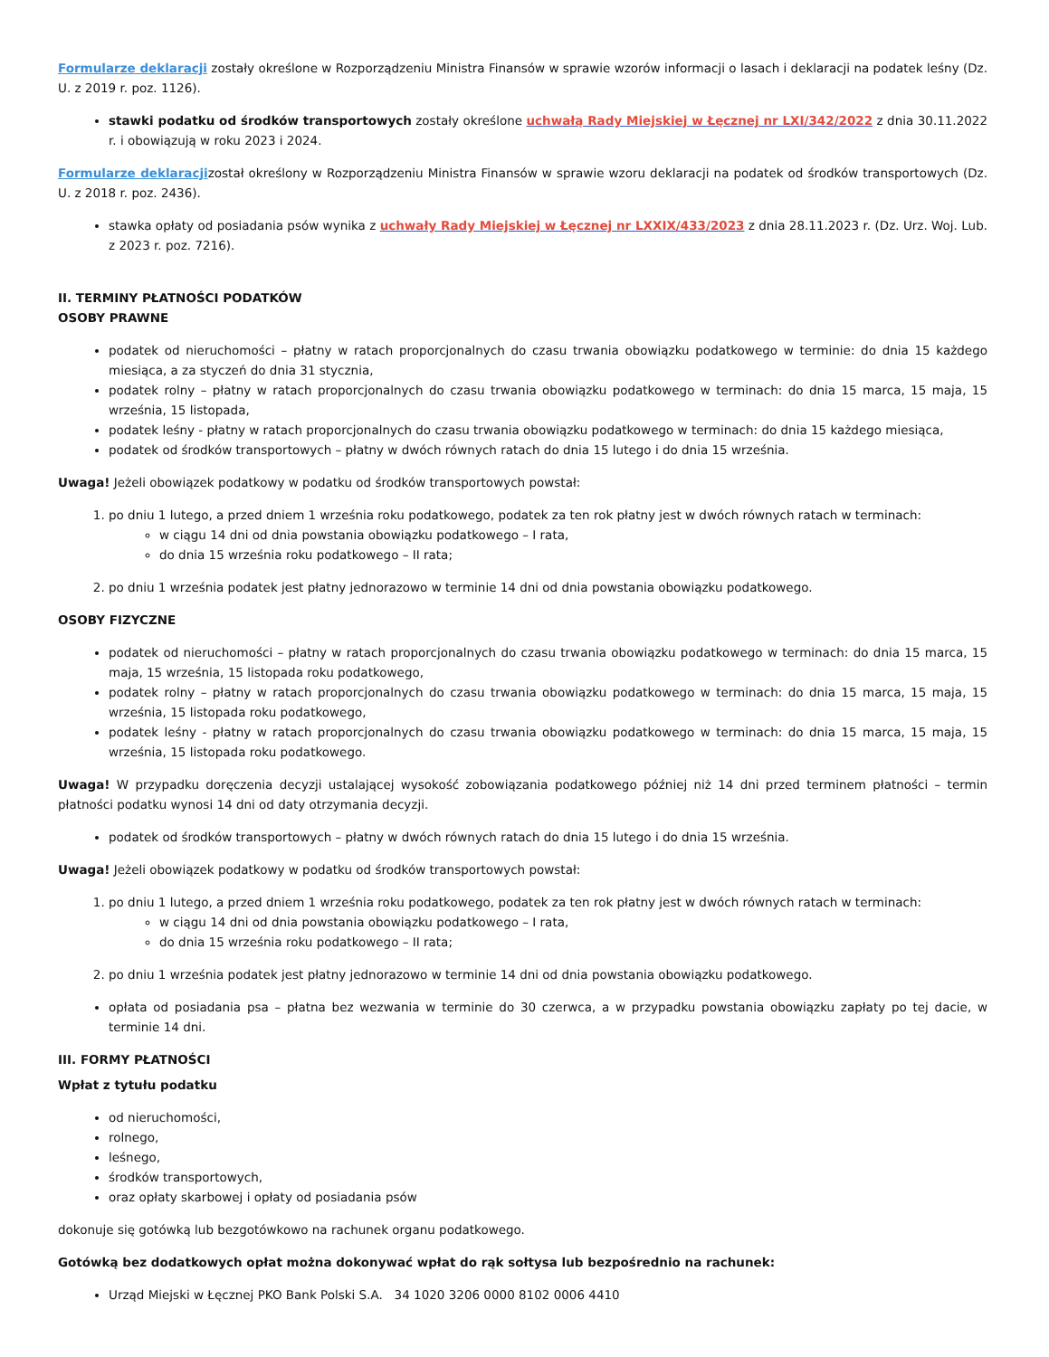Formularze deklaracji zostały określone w Rozporządzeniu Ministra Finansów w sprawie wzorów informacji o lasach i deklaracji na podatek leśny (Dz. U. z 2019 r. poz. 1126).
stawki podatku od środków transportowych zostały określone uchwałą Rady Miejskiej w Łęcznej nr LXI/342/2022 z dnia 30.11.2022 r. i obowiązują w roku 2023 i 2024.
Formularze deklaracjizostał określony w Rozporządzeniu Ministra Finansów w sprawie wzoru deklaracji na podatek od środków transportowych (Dz. U. z 2018 r. poz. 2436).
stawka opłaty od posiadania psów wynika z uchwały Rady Miejskiej w Łęcznej nr LXXIX/433/2023 z dnia 28.11.2023 r. (Dz. Urz. Woj. Lub. z 2023 r. poz. 7216).
II. TERMINY PŁATNOŚCI PODATKÓW
OSOBY PRAWNE
podatek od nieruchomości – płatny w ratach proporcjonalnych do czasu trwania obowiązku podatkowego w terminie: do dnia 15 każdego miesiąca, a za styczeń do dnia 31 stycznia,
podatek rolny – płatny w ratach proporcjonalnych do czasu trwania obowiązku podatkowego w terminach: do dnia 15 marca, 15 maja, 15 września, 15 listopada,
podatek leśny - płatny w ratach proporcjonalnych do czasu trwania obowiązku podatkowego w terminach: do dnia 15 każdego miesiąca,
podatek od środków transportowych – płatny w dwóch równych ratach do dnia 15 lutego i do dnia 15 września.
Uwaga! Jeżeli obowiązek podatkowy w podatku od środków transportowych powstał:
1. po dniu 1 lutego, a przed dniem 1 września roku podatkowego, podatek za ten rok płatny jest w dwóch równych ratach w terminach:
w ciągu 14 dni od dnia powstania obowiązku podatkowego – I rata,
do dnia 15 września roku podatkowego – II rata;
2. po dniu 1 września podatek jest płatny jednorazowo w terminie 14 dni od dnia powstania obowiązku podatkowego.
OSOBY FIZYCZNE
podatek od nieruchomości – płatny w ratach proporcjonalnych do czasu trwania obowiązku podatkowego w terminach: do dnia 15 marca, 15 maja, 15 września, 15 listopada roku podatkowego,
podatek rolny – płatny w ratach proporcjonalnych do czasu trwania obowiązku podatkowego w terminach: do dnia 15 marca, 15 maja, 15 września, 15 listopada roku podatkowego,
podatek leśny - płatny w ratach proporcjonalnych do czasu trwania obowiązku podatkowego w terminach: do dnia 15 marca, 15 maja, 15 września, 15 listopada roku podatkowego.
Uwaga! W przypadku doręczenia decyzji ustalającej wysokość zobowiązania podatkowego później niż 14 dni przed terminem płatności – termin płatności podatku wynosi 14 dni od daty otrzymania decyzji.
podatek od środków transportowych – płatny w dwóch równych ratach do dnia 15 lutego i do dnia 15 września.
Uwaga! Jeżeli obowiązek podatkowy w podatku od środków transportowych powstał:
1. po dniu 1 lutego, a przed dniem 1 września roku podatkowego, podatek za ten rok płatny jest w dwóch równych ratach w terminach:
w ciągu 14 dni od dnia powstania obowiązku podatkowego – I rata,
do dnia 15 września roku podatkowego – II rata;
2. po dniu 1 września podatek jest płatny jednorazowo w terminie 14 dni od dnia powstania obowiązku podatkowego.
opłata od posiadania psa – płatna bez wezwania w terminie do 30 czerwca, a w przypadku powstania obowiązku zapłaty po tej dacie, w terminie 14 dni.
III. FORMY PŁATNOŚCI
Wpłat z tytułu podatku
od nieruchomości,
rolnego,
leśnego,
środków transportowych,
oraz opłaty skarbowej i opłaty od posiadania psów
dokonuje się gotówką lub bezgotówkowo na rachunek organu podatkowego.
Gotówką bez dodatkowych opłat można dokonywać wpłat do rąk sołtysa lub bezpośrednio na rachunek:
Urząd Miejski w Łęcznej PKO Bank Polski S.A. 34 1020 3206 0000 8102 0006 4410